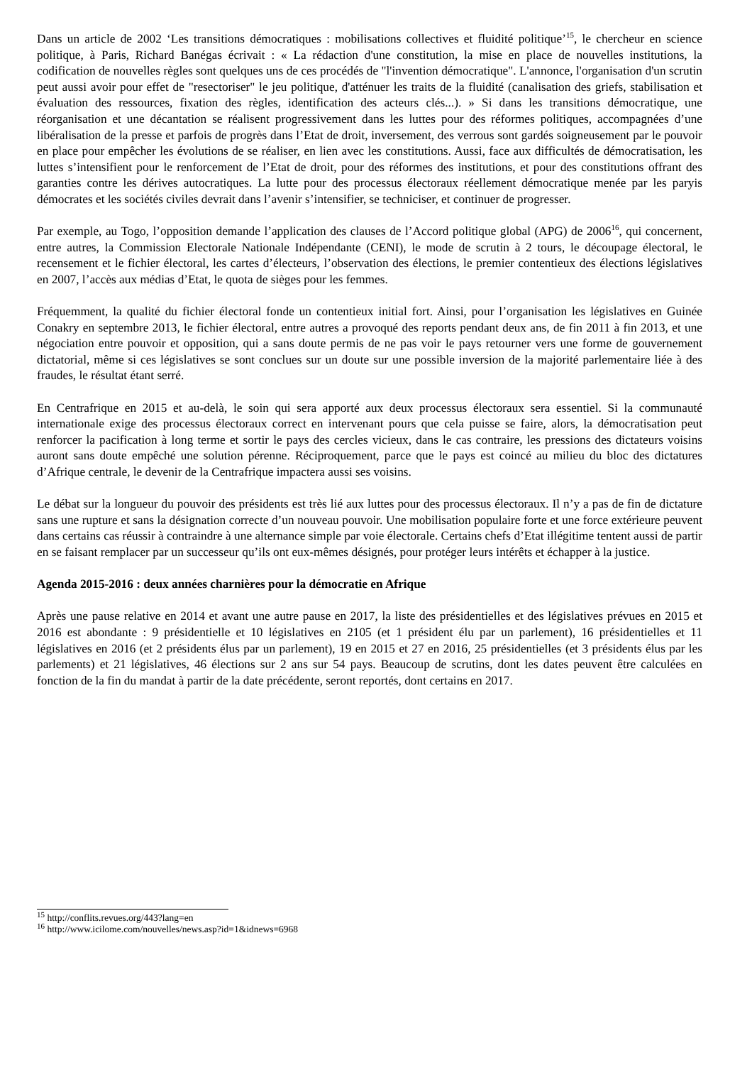Dans un article de 2002 ‘Les transitions démocratiques : mobilisations collectives et fluidité politique’<sup>15</sup>, le chercheur en science politique, à Paris, Richard Banégas écrivait : « La rédaction d'une constitution, la mise en place de nouvelles institutions, la codification de nouvelles règles sont quelques uns de ces procédés de "l'invention démocratique". L'annonce, l'organisation d'un scrutin peut aussi avoir pour effet de "resectoriser" le jeu politique, d'atténuer les traits de la fluidité (canalisation des griefs, stabilisation et évaluation des ressources, fixation des règles, identification des acteurs clés...). » Si dans les transitions démocratique, une réorganisation et une décantation se réalisent progressivement dans les luttes pour des réformes politiques, accompagnées d’une libéralisation de la presse et parfois de progrès dans l’Etat de droit, inversement, des verrous sont gardés soigneusement par le pouvoir en place pour empêcher les évolutions de se réaliser, en lien avec les constitutions. Aussi, face aux difficultés de démocratisation, les luttes s’intensifient pour le renforcement de l’Etat de droit, pour des réformes des institutions, et pour des constitutions offrant des garanties contre les dérives autocratiques. La lutte pour des processus électoraux réellement démocratique menée par les paryis démocrates et les sociétés civiles devrait dans l’avenir s’intensifier, se techniciser, et continuer de progresser.
Par exemple, au Togo, l’opposition demande l’application des clauses de l’Accord politique global (APG) de 2006<sup>16</sup>, qui concernent, entre autres, la Commission Electorale Nationale Indépendante (CENI), le mode de scrutin à 2 tours, le découpage électoral, le recensement et le fichier électoral, les cartes d’électeurs, l’observation des élections, le premier contentieux des élections législatives en 2007, l’accès aux médias d’Etat, le quota de sièges pour les femmes.
Fréquemment, la qualité du fichier électoral fonde un contentieux initial fort. Ainsi, pour l’organisation les législatives en Guinée Conakry en septembre 2013, le fichier électoral, entre autres a provoqué des reports pendant deux ans, de fin 2011 à fin 2013, et une négociation entre pouvoir et opposition, qui a sans doute permis de ne pas voir le pays retourner vers une forme de gouvernement dictatorial, même si ces législatives se sont conclues sur un doute sur une possible inversion de la majorité parlementaire liée à des fraudes, le résultat étant serré.
En Centrafrique en 2015 et au-delà, le soin qui sera apporté aux deux processus électoraux sera essentiel. Si la communauté internationale exige des processus électoraux correct en intervenant pours que cela puisse se faire, alors, la démocratisation peut renforcer la pacification à long terme et sortir le pays des cercles vicieux, dans le cas contraire, les pressions des dictateurs voisins auront sans doute empêché une solution pérenne. Réciproquement, parce que le pays est coincé au milieu du bloc des dictatures d’Afrique centrale, le devenir de la Centrafrique impactera aussi ses voisins.
Le débat sur la longueur du pouvoir des présidents est très lié aux luttes pour des processus électoraux. Il n’y a pas de fin de dictature sans une rupture et sans la désignation correcte d’un nouveau pouvoir. Une mobilisation populaire forte et une force extérieure peuvent dans certains cas réussir à contraindre à une alternance simple par voie électorale. Certains chefs d’Etat illégitime tentent aussi de partir en se faisant remplacer par un successeur qu’ils ont eux-mêmes désignés, pour protéger leurs intérêts et échapper à la justice.
Agenda 2015-2016 : deux années charnières pour la démocratie en Afrique
Après une pause relative en 2014 et avant une autre pause en 2017, la liste des présidentielles et des législatives prévues en 2015 et 2016 est abondante : 9 présidentielle et 10 législatives en 2105 (et 1 président élu par un parlement), 16 présidentielles et 11 législatives en 2016 (et 2 présidents élus par un parlement), 19 en 2015 et 27 en 2016, 25 présidentielles (et 3 présidents élus par les parlements) et 21 législatives, 46 élections sur 2 ans sur 54 pays. Beaucoup de scrutins, dont les dates peuvent être calculées en fonction de la fin du mandat à partir de la date précédente, seront reportés, dont certains en 2017.
<sup>15</sup> http://conflits.revues.org/443?lang=en
<sup>16</sup> http://www.icilome.com/nouvelles/news.asp?id=1&idnews=6968